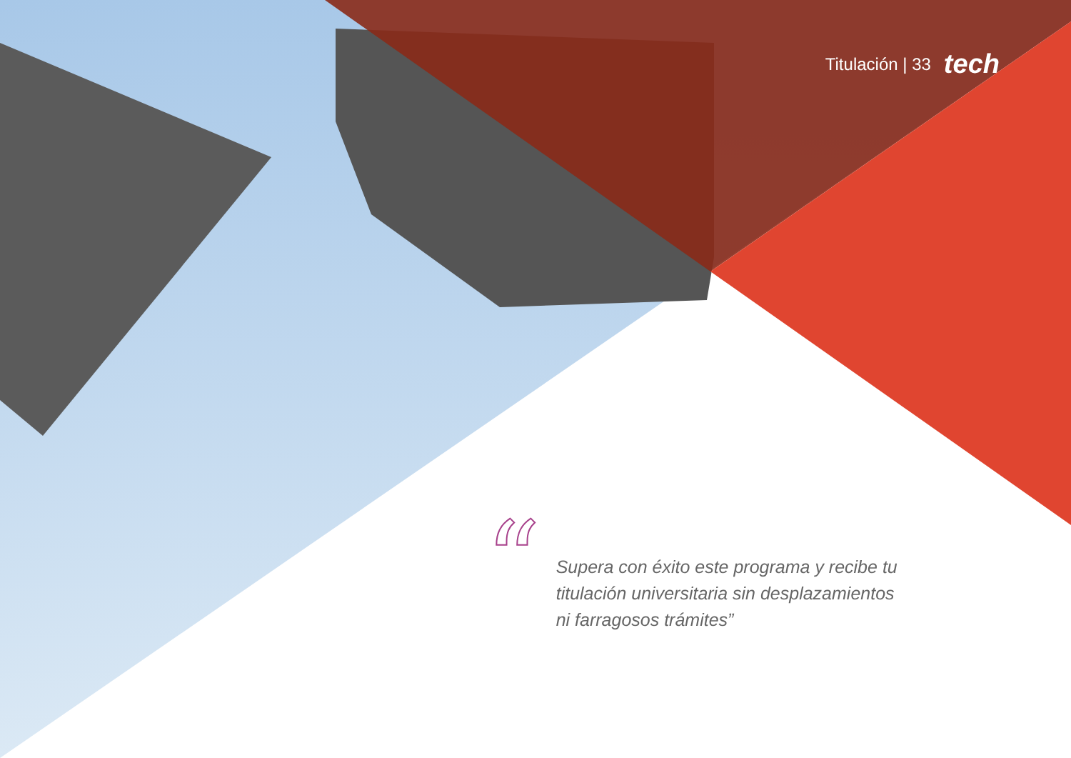Titulación | 33 tech
“
Supera con éxito este programa y recibe tu titulación universitaria sin desplazamientos ni farragosos trámites”